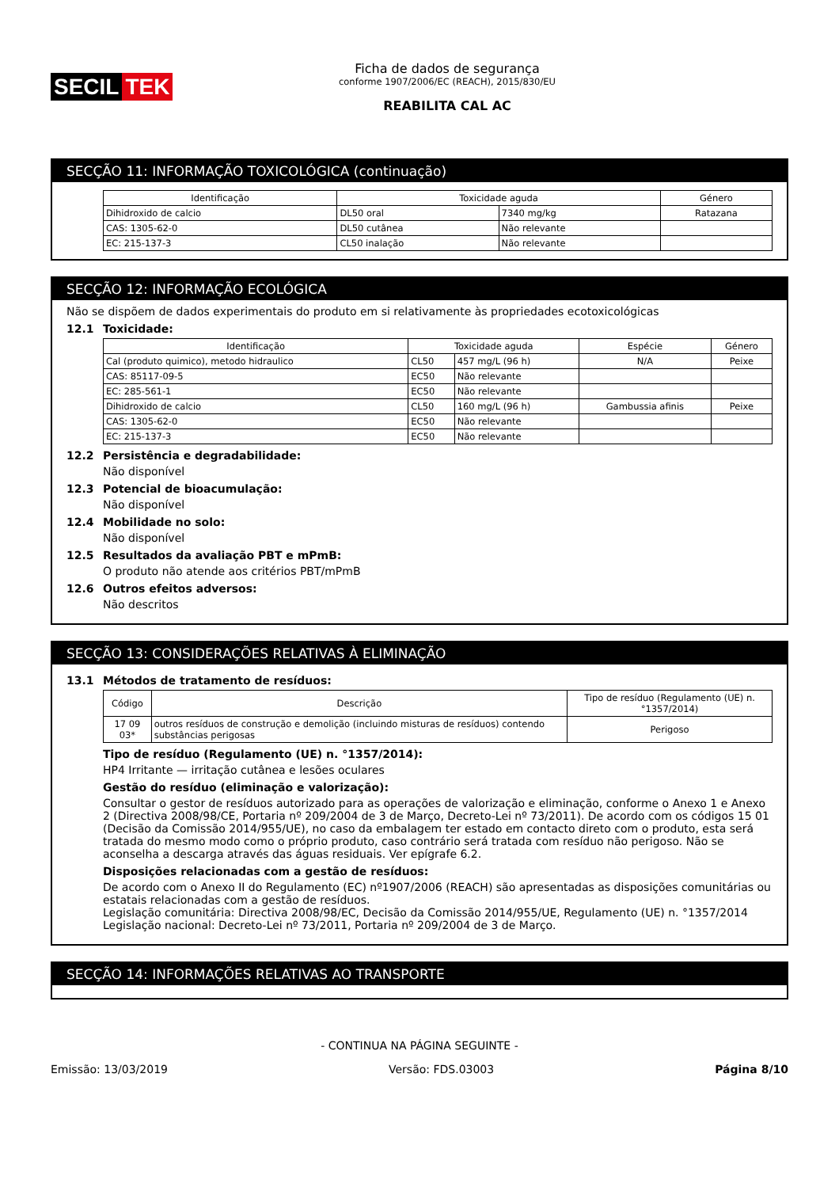SECIL TEK
Ficha de dados de segurança
conforme 1907/2006/EC (REACH), 2015/830/EU
REABILITA CAL AC
SECÇÃO 11: INFORMAÇÃO TOXICOLÓGICA (continuação)
| Identificação | Toxicidade aguda | | Género |
| --- | --- | --- | --- |
| Dihidroxido de calcio | DL50 oral | 7340 mg/kg | Ratazana |
| CAS: 1305-62-0 | DL50 cutânea | Não relevante | |
| EC: 215-137-3 | CL50 inalação | Não relevante | |
SECÇÃO 12: INFORMAÇÃO ECOLÓGICA
Não se dispõem de dados experimentais do produto em si relativamente às propriedades ecotoxicológicas
12.1 Toxicidade:
| Identificação | Toxicidade aguda | | Espécie | Género |
| --- | --- | --- | --- | --- |
| Cal (produto quimico), metodo hidraulico | CL50 | 457 mg/L (96 h) | N/A | Peixe |
| CAS: 85117-09-5 | EC50 | Não relevante | | |
| EC: 285-561-1 | EC50 | Não relevante | | |
| Dihidroxido de calcio | CL50 | 160 mg/L (96 h) | Gambussia afinis | Peixe |
| CAS: 1305-62-0 | EC50 | Não relevante | | |
| EC: 215-137-3 | EC50 | Não relevante | | |
12.2 Persistência e degradabilidade:
Não disponível
12.3 Potencial de bioacumulação:
Não disponível
12.4 Mobilidade no solo:
Não disponível
12.5 Resultados da avaliação PBT e mPmB:
O produto não atende aos critérios PBT/mPmB
12.6 Outros efeitos adversos:
Não descritos
SECÇÃO 13: CONSIDERAÇÕES RELATIVAS À ELIMINAÇÃO
13.1 Métodos de tratamento de resíduos:
| Código | Descrição | Tipo de resíduo (Regulamento (UE) n. °1357/2014) |
| --- | --- | --- |
| 17 09 03* | outros resíduos de construção e demolição (incluindo misturas de resíduos) contendo substâncias perigosas | Perigoso |
Tipo de resíduo (Regulamento (UE) n. °1357/2014):
HP4 Irritante — irritação cutânea e lesões oculares
Gestão do resíduo (eliminação e valorização):
Consultar o gestor de resíduos autorizado para as operações de valorização e eliminação, conforme o Anexo 1 e Anexo 2 (Directiva 2008/98/CE, Portaria nº 209/2004 de 3 de Março, Decreto-Lei nº 73/2011). De acordo com os códigos 15 01 (Decisão da Comissão 2014/955/UE), no caso da embalagem ter estado em contacto direto com o produto, esta será tratada do mesmo modo como o próprio produto, caso contrário será tratada com resíduo não perigoso. Não se aconselha a descarga através das águas residuais. Ver epígrafe 6.2.
Disposições relacionadas com a gestão de resíduos:
De acordo com o Anexo II do Regulamento (EC) nº1907/2006 (REACH) são apresentadas as disposições comunitárias ou estatais relacionadas com a gestão de resíduos.
Legislação comunitária: Directiva 2008/98/EC, Decisão da Comissão 2014/955/UE, Regulamento (UE) n. °1357/2014
Legislação nacional: Decreto-Lei nº 73/2011, Portaria nº 209/2004 de 3 de Março.
SECÇÃO 14: INFORMAÇÕES RELATIVAS AO TRANSPORTE
- CONTINUA NA PÁGINA SEGUINTE -
Emissão: 13/03/2019 Versão: FDS.03003 Página 8/10